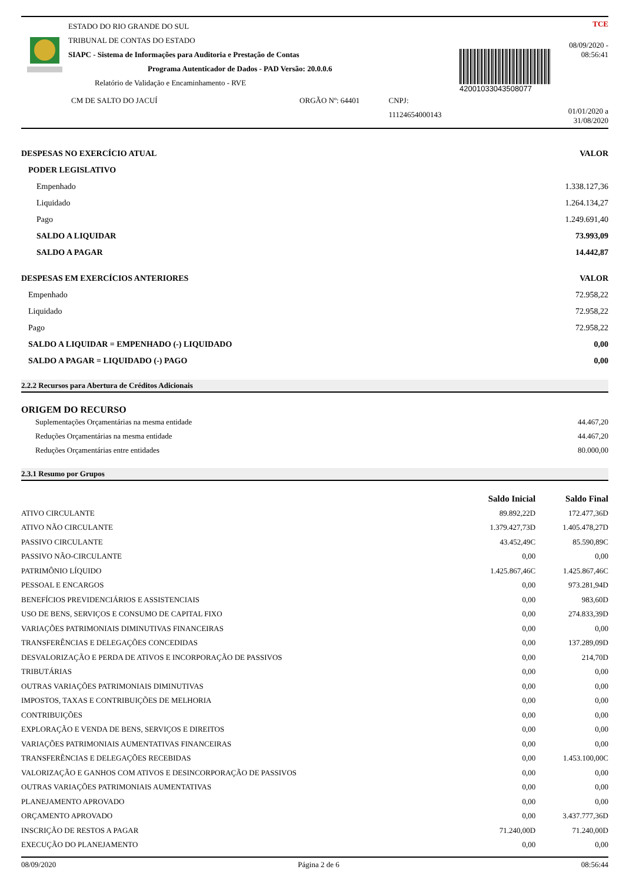ESTADO DO RIO GRANDE DO SUL
TRIBUNAL DE CONTAS DO ESTADO
SIAPC - Sistema de Informações para Auditoria e Prestação de Contas
Programa Autenticador de Dados - PAD Versão: 20.0.0.6
Relatório de Validação e Encaminhamento - RVE
CM DE SALTO DO JACUÍ ORGÃO Nº: 64401 CNPJ: 11124654000143
42001033043508077
TCE
08/09/2020 - 08:56:41
01/01/2020 a 31/08/2020
| DESPESAS NO EXERCÍCIO ATUAL | VALOR |
| --- | --- |
| PODER LEGISLATIVO | |
| Empenhado | 1.338.127,36 |
| Liquidado | 1.264.134,27 |
| Pago | 1.249.691,40 |
| SALDO A LIQUIDAR | 73.993,09 |
| SALDO A PAGAR | 14.442,87 |
| DESPESAS EM EXERCÍCIOS ANTERIORES | VALOR |
| Empenhado | 72.958,22 |
| Liquidado | 72.958,22 |
| Pago | 72.958,22 |
| SALDO A LIQUIDAR = EMPENHADO (-) LIQUIDADO | 0,00 |
| SALDO A PAGAR = LIQUIDADO (-) PAGO | 0,00 |
2.2.2 Recursos para Abertura de Créditos Adicionais
ORIGEM DO RECURSO
| Suplementações Orçamentárias na mesma entidade | 44.467,20 |
| Reduções Orçamentárias na mesma entidade | 44.467,20 |
| Reduções Orçamentárias entre entidades | 80.000,00 |
2.3.1 Resumo por Grupos
| | Saldo Inicial | Saldo Final |
| --- | --- | --- |
| ATIVO CIRCULANTE | 89.892,22D | 172.477,36D |
| ATIVO NÃO CIRCULANTE | 1.379.427,73D | 1.405.478,27D |
| PASSIVO CIRCULANTE | 43.452,49C | 85.590,89C |
| PASSIVO NÃO-CIRCULANTE | 0,00 | 0,00 |
| PATRIMÔNIO LÍQUIDO | 1.425.867,46C | 1.425.867,46C |
| PESSOAL E ENCARGOS | 0,00 | 973.281,94D |
| BENEFÍCIOS PREVIDENCIÁRIOS E ASSISTENCIAIS | 0,00 | 983,60D |
| USO DE BENS, SERVIÇOS E CONSUMO DE CAPITAL FIXO | 0,00 | 274.833,39D |
| VARIAÇÕES PATRIMONIAIS DIMINUTIVAS FINANCEIRAS | 0,00 | 0,00 |
| TRANSFERÊNCIAS E DELEGAÇÕES CONCEDIDAS | 0,00 | 137.289,09D |
| DESVALORIZAÇÃO E PERDA DE ATIVOS E INCORPORAÇÃO DE PASSIVOS | 0,00 | 214,70D |
| TRIBUTÁRIAS | 0,00 | 0,00 |
| OUTRAS VARIAÇÕES PATRIMONIAIS DIMINUTIVAS | 0,00 | 0,00 |
| IMPOSTOS, TAXAS E CONTRIBUIÇÕES DE MELHORIA | 0,00 | 0,00 |
| CONTRIBUIÇÕES | 0,00 | 0,00 |
| EXPLORAÇÃO E VENDA DE BENS, SERVIÇOS E DIREITOS | 0,00 | 0,00 |
| VARIAÇÕES PATRIMONIAIS AUMENTATIVAS FINANCEIRAS | 0,00 | 0,00 |
| TRANSFERÊNCIAS E DELEGAÇÕES RECEBIDAS | 0,00 | 1.453.100,00C |
| VALORIZAÇÃO E GANHOS COM ATIVOS E DESINCORPORAÇÃO DE PASSIVOS | 0,00 | 0,00 |
| OUTRAS VARIAÇÕES PATRIMONIAIS AUMENTATIVAS | 0,00 | 0,00 |
| PLANEJAMENTO APROVADO | 0,00 | 0,00 |
| ORÇAMENTO APROVADO | 0,00 | 3.437.777,36D |
| INSCRIÇÃO DE RESTOS A PAGAR | 71.240,00D | 71.240,00D |
| EXECUÇÃO DO PLANEJAMENTO | 0,00 | 0,00 |
08/09/2020 Página 2 de 6 08:56:44